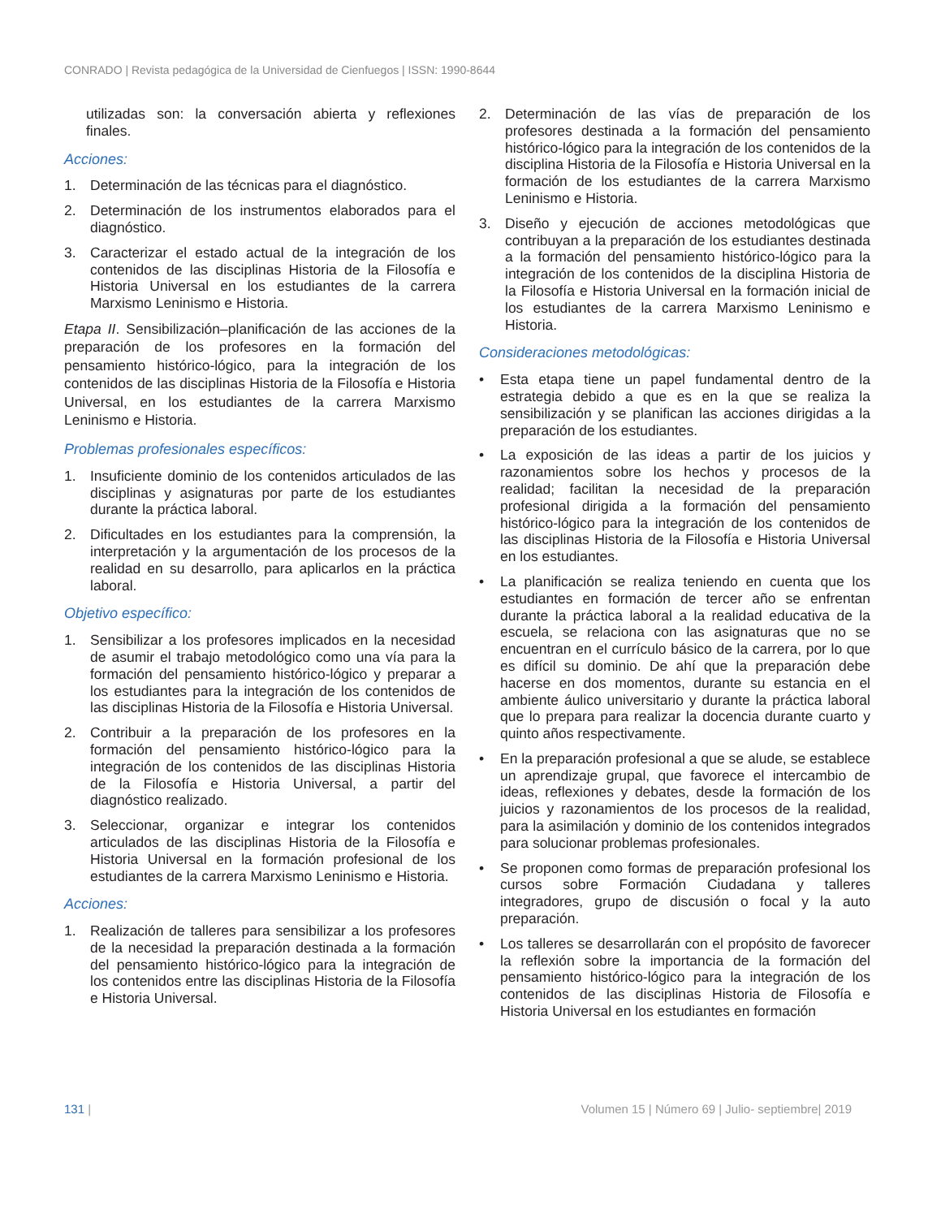CONRADO | Revista pedagógica de la Universidad de Cienfuegos | ISSN: 1990-8644
utilizadas son: la conversación abierta y reflexiones finales.
Acciones:
1. Determinación de las técnicas para el diagnóstico.
2. Determinación de los instrumentos elaborados para el diagnóstico.
3. Caracterizar el estado actual de la integración de los contenidos de las disciplinas Historia de la Filosofía e Historia Universal en los estudiantes de la carrera Marxismo Leninismo e Historia.
Etapa II. Sensibilización–planificación de las acciones de la preparación de los profesores en la formación del pensamiento histórico-lógico, para la integración de los contenidos de las disciplinas Historia de la Filosofía e Historia Universal, en los estudiantes de la carrera Marxismo Leninismo e Historia.
Problemas profesionales específicos:
1. Insuficiente dominio de los contenidos articulados de las disciplinas y asignaturas por parte de los estudiantes durante la práctica laboral.
2. Dificultades en los estudiantes para la comprensión, la interpretación y la argumentación de los procesos de la realidad en su desarrollo, para aplicarlos en la práctica laboral.
Objetivo específico:
1. Sensibilizar a los profesores implicados en la necesidad de asumir el trabajo metodológico como una vía para la formación del pensamiento histórico-lógico y preparar a los estudiantes para la integración de los contenidos de las disciplinas Historia de la Filosofía e Historia Universal.
2. Contribuir a la preparación de los profesores en la formación del pensamiento histórico-lógico para la integración de los contenidos de las disciplinas Historia de la Filosofía e Historia Universal, a partir del diagnóstico realizado.
3. Seleccionar, organizar e integrar los contenidos articulados de las disciplinas Historia de la Filosofía e Historia Universal en la formación profesional de los estudiantes de la carrera Marxismo Leninismo e Historia.
Acciones:
1. Realización de talleres para sensibilizar a los profesores de la necesidad la preparación destinada a la formación del pensamiento histórico-lógico para la integración de los contenidos entre las disciplinas Historia de la Filosofía e Historia Universal.
2. Determinación de las vías de preparación de los profesores destinada a la formación del pensamiento histórico-lógico para la integración de los contenidos de la disciplina Historia de la Filosofía e Historia Universal en la formación de los estudiantes de la carrera Marxismo Leninismo e Historia.
3. Diseño y ejecución de acciones metodológicas que contribuyan a la preparación de los estudiantes destinada a la formación del pensamiento histórico-lógico para la integración de los contenidos de la disciplina Historia de la Filosofía e Historia Universal en la formación inicial de los estudiantes de la carrera Marxismo Leninismo e Historia.
Consideraciones metodológicas:
• Esta etapa tiene un papel fundamental dentro de la estrategia debido a que es en la que se realiza la sensibilización y se planifican las acciones dirigidas a la preparación de los estudiantes.
• La exposición de las ideas a partir de los juicios y razonamientos sobre los hechos y procesos de la realidad; facilitan la necesidad de la preparación profesional dirigida a la formación del pensamiento histórico-lógico para la integración de los contenidos de las disciplinas Historia de la Filosofía e Historia Universal en los estudiantes.
• La planificación se realiza teniendo en cuenta que los estudiantes en formación de tercer año se enfrentan durante la práctica laboral a la realidad educativa de la escuela, se relaciona con las asignaturas que no se encuentran en el currículo básico de la carrera, por lo que es difícil su dominio. De ahí que la preparación debe hacerse en dos momentos, durante su estancia en el ambiente áulico universitario y durante la práctica laboral que lo prepara para realizar la docencia durante cuarto y quinto años respectivamente.
• En la preparación profesional a que se alude, se establece un aprendizaje grupal, que favorece el intercambio de ideas, reflexiones y debates, desde la formación de los juicios y razonamientos de los procesos de la realidad, para la asimilación y dominio de los contenidos integrados para solucionar problemas profesionales.
• Se proponen como formas de preparación profesional los cursos sobre Formación Ciudadana y talleres integradores, grupo de discusión o focal y la auto preparación.
• Los talleres se desarrollarán con el propósito de favorecer la reflexión sobre la importancia de la formación del pensamiento histórico-lógico para la integración de los contenidos de las disciplinas Historia de Filosofía e Historia Universal en los estudiantes en formación
131 | Volumen 15 | Número 69 | Julio- septiembre| 2019